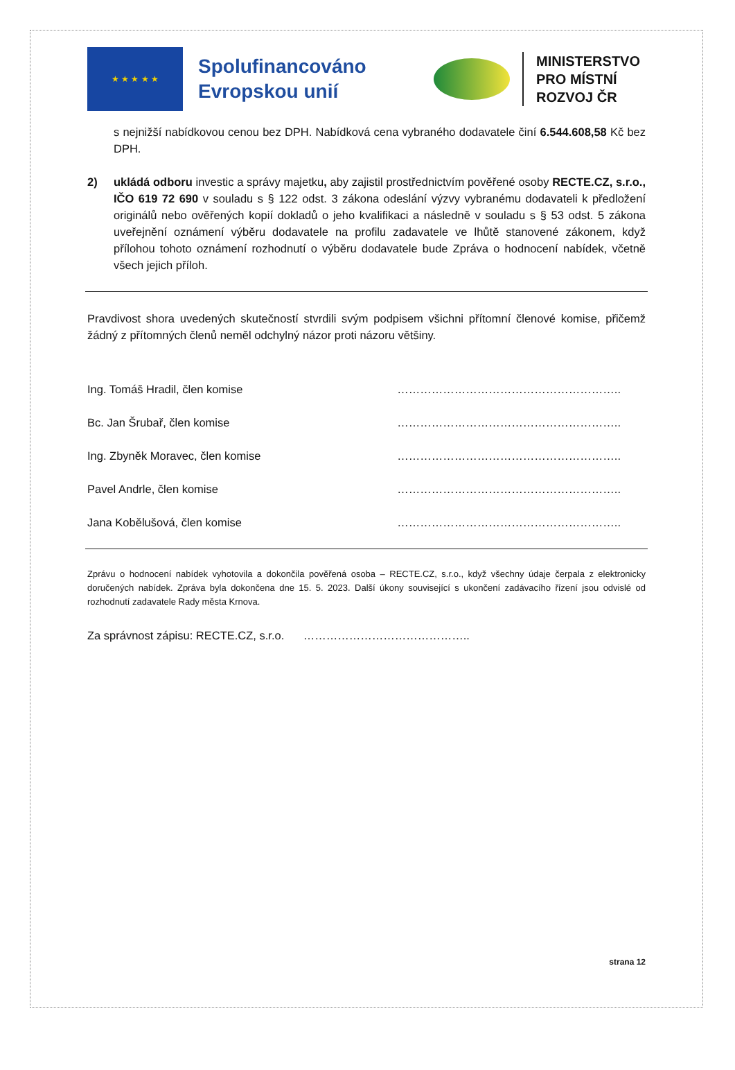★ ★ ★ ★ ★
Spolufinancováno Evropskou unií
MINISTERSTVO
PRO MÍSTNÍ
ROZVOJ ČR
s nejnižší nabídkovou cenou bez DPH. Nabídková cena vybraného dodavatele činí 6.544.608,58 Kč bez DPH.
2) ukládá odboru investic a správy majetku, aby zajistil prostřednictvím pověřené osoby RECTE.CZ, s.r.o., IČO 619 72 690 v souladu s § 122 odst. 3 zákona odeslání výzvy vybranému dodavateli k předložení originálů nebo ověřených kopií dokladů o jeho kvalifikaci a následně v souladu s § 53 odst. 5 zákona uveřejnění oznámení výběru dodavatele na profilu zadavatele ve lhůtě stanovené zákonem, když přílohou tohoto oznámení rozhodnutí o výběru dodavatele bude Zpráva o hodnocení nabídek, včetně všech jejich příloh.
Pravdivost shora uvedených skutečností stvrdili svým podpisem všichni přítomní členové komise, přičemž žádný z přítomných členů neměl odchylný názor proti názoru většiny.
Ing. Tomáš Hradil, člen komise …………………………………………………..
Bc. Jan Šrubař, člen komise …………………………………………………..
Ing. Zbyněk Moravec, člen komise …………………………………………………..
Pavel Andrle, člen komise …………………………………………………..
Jana Kobělušová, člen komise …………………………………………………..
Zprávu o hodnocení nabídek vyhotovila a dokončila pověřená osoba – RECTE.CZ, s.r.o., když všechny údaje čerpala z elektronicky doručených nabídek. Zpráva byla dokončena dne 15. 5. 2023. Další úkony související s ukončení zadávacího řízení jsou odvislé od rozhodnutí zadavatele Rady města Krnova.
Za správnost zápisu: RECTE.CZ, s.r.o. ……………………………………..
strana 12